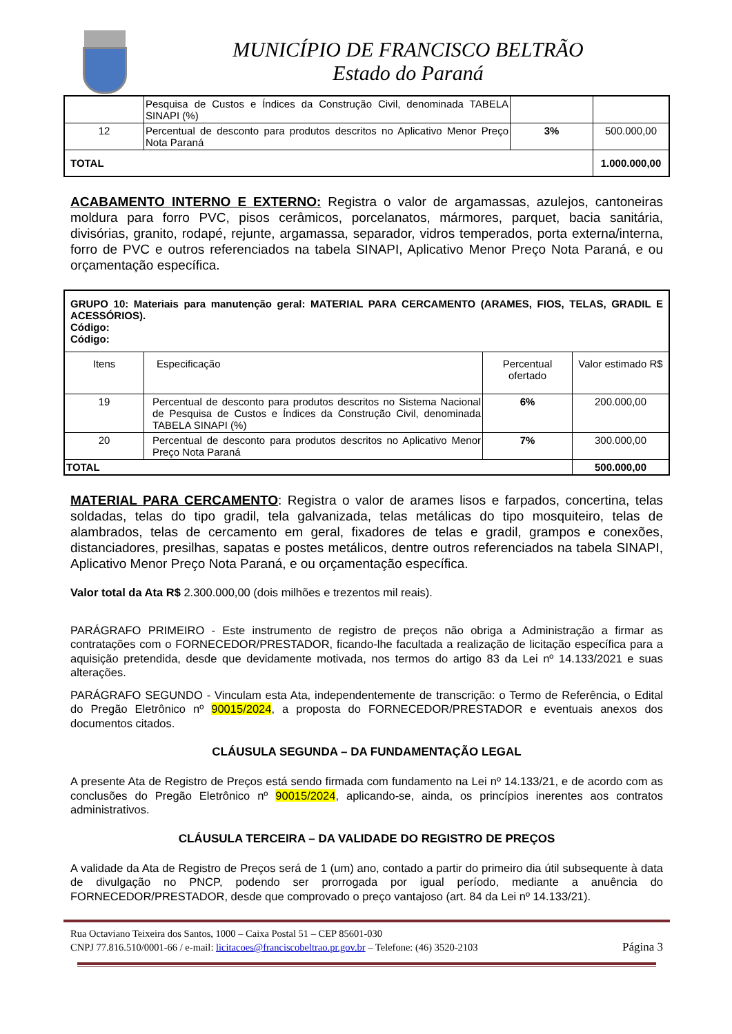MUNICÍPIO DE FRANCISCO BELTRÃO
Estado do Paraná
| | Pesquisa de Custos e Índices da Construção Civil, denominada TABELA SINAPI (%) | | |
| 12 | Percentual de desconto para produtos descritos no Aplicativo Menor Preço Nota Paraná | 3% | 500.000,00 |
| TOTAL | | | 1.000.000,00 |
ACABAMENTO INTERNO E EXTERNO: Registra o valor de argamassas, azulejos, cantoneiras moldura para forro PVC, pisos cerâmicos, porcelanatos, mármores, parquet, bacia sanitária, divisórias, granito, rodapé, rejunte, argamassa, separador, vidros temperados, porta externa/interna, forro de PVC e outros referenciados na tabela SINAPI, Aplicativo Menor Preço Nota Paraná, e ou orçamentação específica.
| GRUPO 10: Materiais para manutenção geral: MATERIAL PARA CERCAMENTO (ARAMES, FIOS, TELAS, GRADIL E ACESSÓRIOS). Código: Código: | | | |
| Itens | Especificação | Percentual ofertado | Valor estimado R$ |
| 19 | Percentual de desconto para produtos descritos no Sistema Nacional de Pesquisa de Custos e Índices da Construção Civil, denominada TABELA SINAPI (%) | 6% | 200.000,00 |
| 20 | Percentual de desconto para produtos descritos no Aplicativo Menor Preço Nota Paraná | 7% | 300.000,00 |
| TOTAL | | | 500.000,00 |
MATERIAL PARA CERCAMENTO: Registra o valor de arames lisos e farpados, concertina, telas soldadas, telas do tipo gradil, tela galvanizada, telas metálicas do tipo mosquiteiro, telas de alambrados, telas de cercamento em geral, fixadores de telas e gradil, grampos e conexões, distanciadores, presilhas, sapatas e postes metálicos, dentre outros referenciados na tabela SINAPI, Aplicativo Menor Preço Nota Paraná, e ou orçamentação específica.
Valor total da Ata R$ 2.300.000,00 (dois milhões e trezentos mil reais).
PARÁGRAFO PRIMEIRO - Este instrumento de registro de preços não obriga a Administração a firmar as contratações com o FORNECEDOR/PRESTADOR, ficando-lhe facultada a realização de licitação específica para a aquisição pretendida, desde que devidamente motivada, nos termos do artigo 83 da Lei nº 14.133/2021 e suas alterações.
PARÁGRAFO SEGUNDO - Vinculam esta Ata, independentemente de transcrição: o Termo de Referência, o Edital do Pregão Eletrônico nº 90015/2024, a proposta do FORNECEDOR/PRESTADOR e eventuais anexos dos documentos citados.
CLÁUSULA SEGUNDA – DA FUNDAMENTAÇÃO LEGAL
A presente Ata de Registro de Preços está sendo firmada com fundamento na Lei nº 14.133/21, e de acordo com as conclusões do Pregão Eletrônico nº 90015/2024, aplicando-se, ainda, os princípios inerentes aos contratos administrativos.
CLÁUSULA TERCEIRA – DA VALIDADE DO REGISTRO DE PREÇOS
A validade da Ata de Registro de Preços será de 1 (um) ano, contado a partir do primeiro dia útil subsequente à data de divulgação no PNCP, podendo ser prorrogada por igual período, mediante a anuência do FORNECEDOR/PRESTADOR, desde que comprovado o preço vantajoso (art. 84 da Lei nº 14.133/21).
Rua Octaviano Teixeira dos Santos, 1000 – Caixa Postal 51 – CEP 85601-030
CNPJ 77.816.510/0001-66 / e-mail: licitacoes@franciscobeltrao.pr.gov.br – Telefone: (46) 3520-2103 Página 3